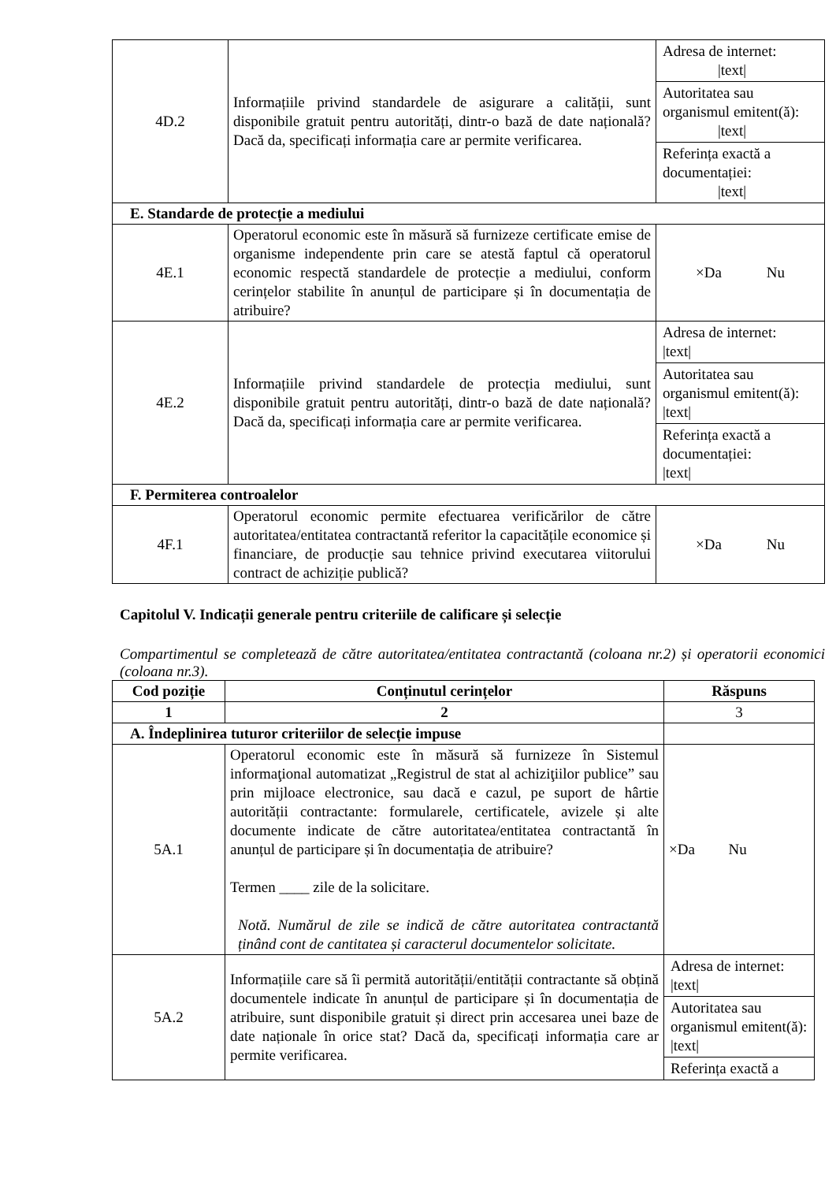| 4D.2 | Informațiile privind standardele de asigurare a calității, sunt disponibile gratuit pentru autorități, dintr-o bază de date națională? Dacă da, specificați informația care ar permite verificarea. | Adresa de internet: /text/ Autoritatea sau organismul emitent(ă): /text/ Referința exactă a documentației: /text/ |
| E. Standarde de protecție a mediului | | |
| 4E.1 | Operatorul economic este în măsură să furnizeze certificate emise de organisme independente prin care se atestă faptul că operatorul economic respectă standardele de protecție a mediului, conform cerințelor stabilite în anunțul de participare și în documentația de atribuire? | ×Da Nu |
| 4E.2 | Informațiile privind standardele de protecția mediului, sunt disponibile gratuit pentru autorități, dintr-o bază de date națională? Dacă da, specificați informația care ar permite verificarea. | Adresa de internet: /text/ Autoritatea sau organismul emitent(ă): /text/ Referința exactă a documentației: /text/ |
| F. Permiterea controalelor | | |
| 4F.1 | Operatorul economic permite efectuarea verificărilor de către autoritatea/entitatea contractantă referitor la capacitățile economice și financiare, de producție sau tehnice privind executarea viitorului contract de achiziție publică? | ×Da Nu |
Capitolul V. Indicații generale pentru criteriile de calificare și selecție
Compartimentul se completează de către autoritatea/entitatea contractantă (coloana nr.2) și operatorii economici (coloana nr.3).
| Cod poziție | Conținutul cerințelor | Răspuns |
| --- | --- | --- |
| 1 | 2 | 3 |
| A. Îndeplinirea tuturor criteriilor de selecție impuse | | |
| 5A.1 | Operatorul economic este în măsură să furnizeze în Sistemul informaţional automatizat „Registrul de stat al achiziţiilor publice” sau prin mijloace electronice, sau dacă e cazul, pe suport de hârtie autorității contractante: formularele, certificatele, avizele și alte documente indicate de către autoritatea/entitatea contractantă în anunțul de participare și în documentația de atribuire? Termen ____ zile de la solicitare. Notă. Numărul de zile se indică de către autoritatea contractantă ținând cont de cantitatea și caracterul documentelor solicitate. | ×Da Nu |
| 5A.2 | Informațiile care să îi permită autorității/entității contractante să obțină documentele indicate în anunțul de participare și în documentația de atribuire, sunt disponibile gratuit și direct prin accesarea unei baze de date naționale în orice stat? Dacă da, specificați informația care ar permite verificarea. | Adresa de internet: /text/ Autoritatea sau organismul emitent(ă): /text/ Referința exactă a |